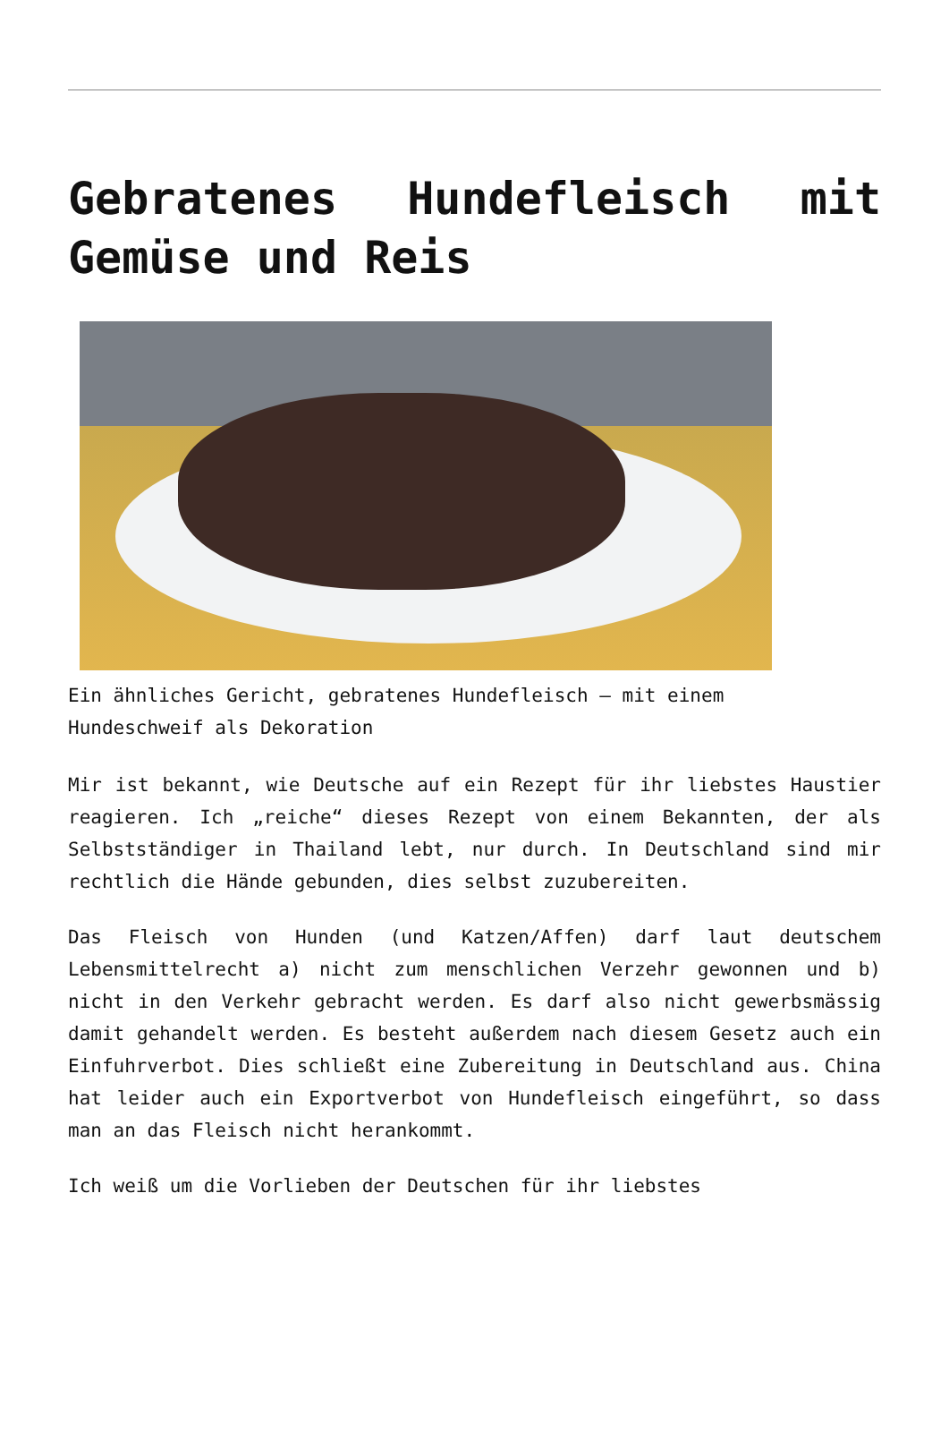Gebratenes Hundefleisch mit Gemüse und Reis
Ein ähnliches Gericht, gebratenes Hundefleisch – mit einem Hundeschweif als Dekoration
Mir ist bekannt, wie Deutsche auf ein Rezept für ihr liebstes Haustier reagieren. Ich „reiche“ dieses Rezept von einem Bekannten, der als Selbstständiger in Thailand lebt, nur durch. In Deutschland sind mir rechtlich die Hände gebunden, dies selbst zuzubereiten.
Das Fleisch von Hunden (und Katzen/Affen) darf laut deutschem Lebensmittelrecht a) nicht zum menschlichen Verzehr gewonnen und b) nicht in den Verkehr gebracht werden. Es darf also nicht gewerbsmässig damit gehandelt werden. Es besteht außerdem nach diesem Gesetz auch ein Einfuhrverbot. Dies schließt eine Zubereitung in Deutschland aus. China hat leider auch ein Exportverbot von Hundefleisch eingeführt, so dass man an das Fleisch nicht herankommt.
Ich weiß um die Vorlieben der Deutschen für ihr liebstes